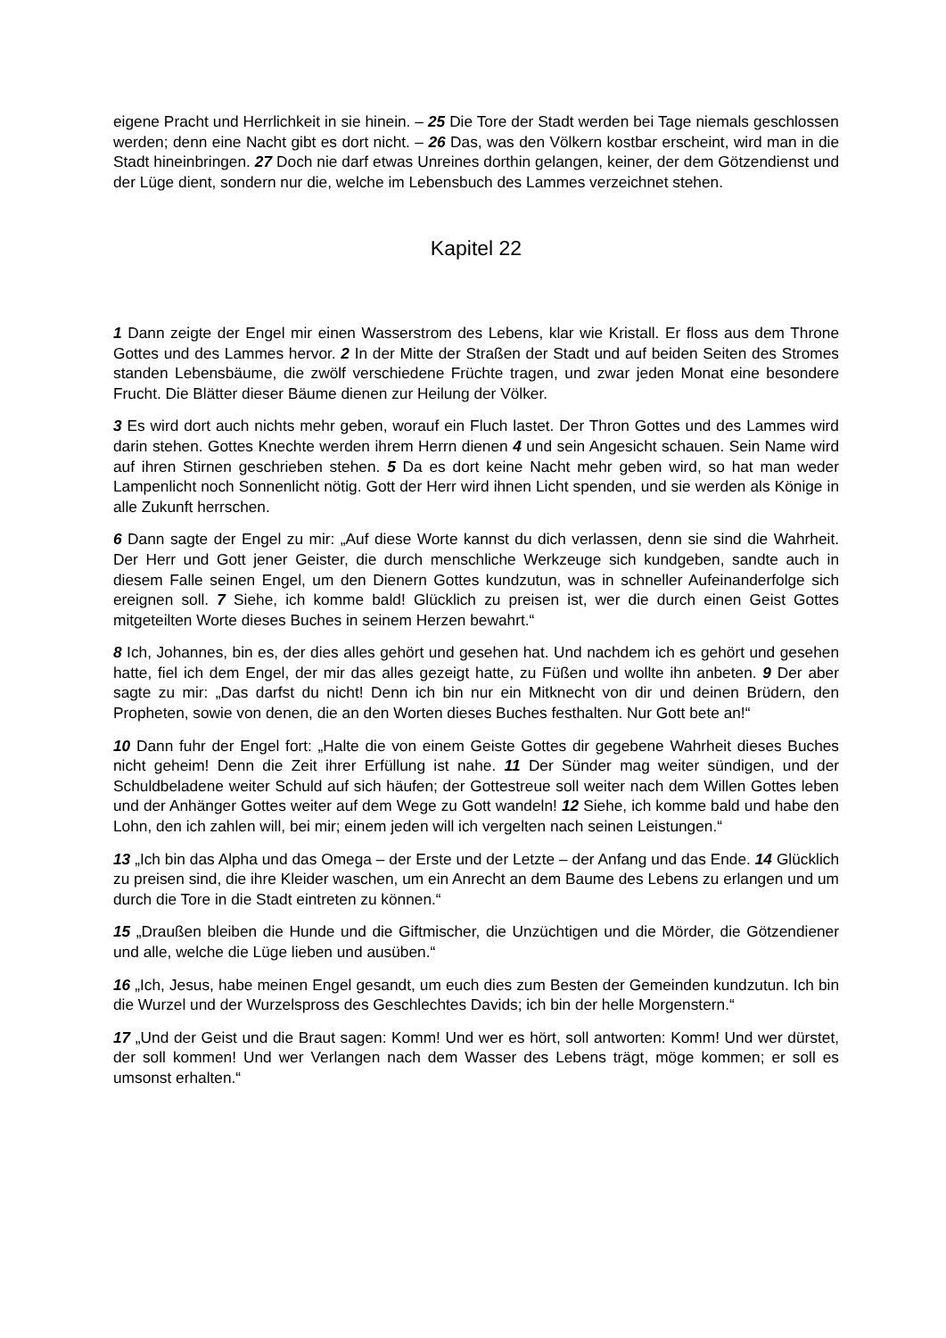eigene Pracht und Herrlichkeit in sie hinein. – 25 Die Tore der Stadt werden bei Tage niemals geschlossen werden; denn eine Nacht gibt es dort nicht. – 26 Das, was den Völkern kostbar erscheint, wird man in die Stadt hineinbringen. 27 Doch nie darf etwas Unreines dorthin gelangen, keiner, der dem Götzendienst und der Lüge dient, sondern nur die, welche im Lebensbuch des Lammes verzeichnet stehen.
Kapitel 22
1 Dann zeigte der Engel mir einen Wasserstrom des Lebens, klar wie Kristall. Er floss aus dem Throne Gottes und des Lammes hervor. 2 In der Mitte der Straßen der Stadt und auf beiden Seiten des Stromes standen Lebensbäume, die zwölf verschiedene Früchte tragen, und zwar jeden Monat eine besondere Frucht. Die Blätter dieser Bäume dienen zur Heilung der Völker.
3 Es wird dort auch nichts mehr geben, worauf ein Fluch lastet. Der Thron Gottes und des Lammes wird darin stehen. Gottes Knechte werden ihrem Herrn dienen 4 und sein Angesicht schauen. Sein Name wird auf ihren Stirnen geschrieben stehen. 5 Da es dort keine Nacht mehr geben wird, so hat man weder Lampenlicht noch Sonnenlicht nötig. Gott der Herr wird ihnen Licht spenden, und sie werden als Könige in alle Zukunft herrschen.
6 Dann sagte der Engel zu mir: „Auf diese Worte kannst du dich verlassen, denn sie sind die Wahrheit. Der Herr und Gott jener Geister, die durch menschliche Werkzeuge sich kundgeben, sandte auch in diesem Falle seinen Engel, um den Dienern Gottes kundzutun, was in schneller Aufeinanderfolge sich ereignen soll. 7 Siehe, ich komme bald! Glücklich zu preisen ist, wer die durch einen Geist Gottes mitgeteilten Worte dieses Buches in seinem Herzen bewahrt.“
8 Ich, Johannes, bin es, der dies alles gehört und gesehen hat. Und nachdem ich es gehört und gesehen hatte, fiel ich dem Engel, der mir das alles gezeigt hatte, zu Füßen und wollte ihn anbeten. 9 Der aber sagte zu mir: „Das darfst du nicht! Denn ich bin nur ein Mitknecht von dir und deinen Brüdern, den Propheten, sowie von denen, die an den Worten dieses Buches festhalten. Nur Gott bete an!“
10 Dann fuhr der Engel fort: „Halte die von einem Geiste Gottes dir gegebene Wahrheit dieses Buches nicht geheim! Denn die Zeit ihrer Erfüllung ist nahe. 11 Der Sünder mag weiter sündigen, und der Schuldbeladene weiter Schuld auf sich häufen; der Gottestreue soll weiter nach dem Willen Gottes leben und der Anhänger Gottes weiter auf dem Wege zu Gott wandeln! 12 Siehe, ich komme bald und habe den Lohn, den ich zahlen will, bei mir; einem jeden will ich vergelten nach seinen Leistungen.“
13 „Ich bin das Alpha und das Omega – der Erste und der Letzte – der Anfang und das Ende. 14 Glücklich zu preisen sind, die ihre Kleider waschen, um ein Anrecht an dem Baume des Lebens zu erlangen und um durch die Tore in die Stadt eintreten zu können.“
15 „Draußen bleiben die Hunde und die Giftmischer, die Unzüchtigen und die Mörder, die Götzendiener und alle, welche die Lüge lieben und ausüben.“
16 „Ich, Jesus, habe meinen Engel gesandt, um euch dies zum Besten der Gemeinden kundzutun. Ich bin die Wurzel und der Wurzelspross des Geschlechtes Davids; ich bin der helle Morgenstern.“
17 „Und der Geist und die Braut sagen: Komm! Und wer es hört, soll antworten: Komm! Und wer dürstet, der soll kommen! Und wer Verlangen nach dem Wasser des Lebens trägt, möge kommen; er soll es umsonst erhalten.“